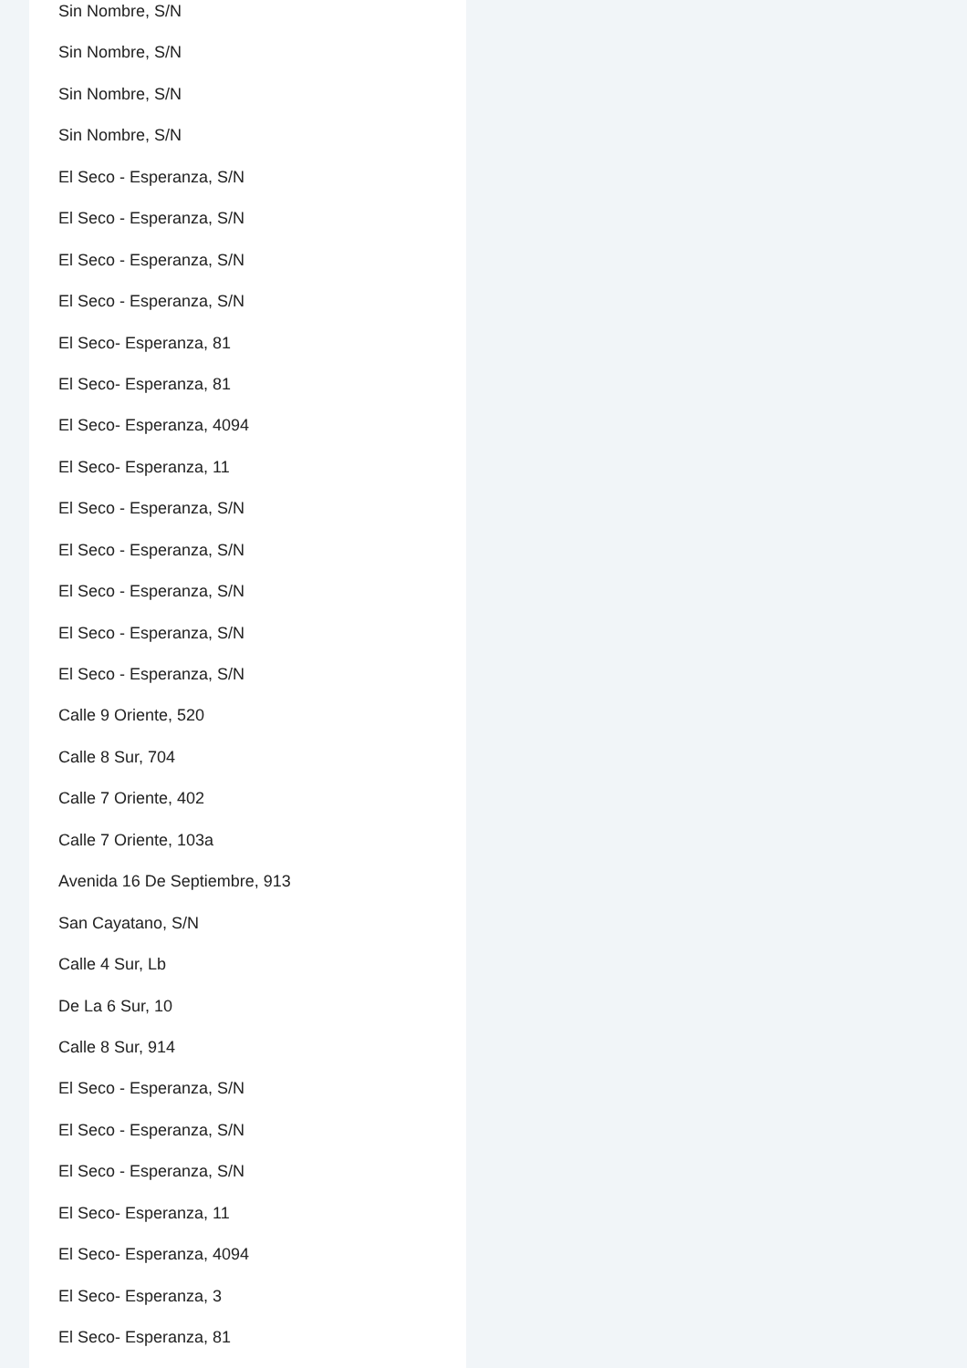Sin Nombre, S/N
Sin Nombre, S/N
Sin Nombre, S/N
Sin Nombre, S/N
El Seco - Esperanza, S/N
El Seco - Esperanza, S/N
El Seco - Esperanza, S/N
El Seco - Esperanza, S/N
El Seco- Esperanza, 81
El Seco- Esperanza, 81
El Seco- Esperanza, 4094
El Seco- Esperanza, 11
El Seco - Esperanza, S/N
El Seco - Esperanza, S/N
El Seco - Esperanza, S/N
El Seco - Esperanza, S/N
El Seco - Esperanza, S/N
Calle 9 Oriente, 520
Calle 8 Sur, 704
Calle 7 Oriente, 402
Calle 7 Oriente, 103a
Avenida 16 De Septiembre, 913
San Cayatano, S/N
Calle 4 Sur, Lb
De La 6 Sur, 10
Calle 8 Sur, 914
El Seco - Esperanza, S/N
El Seco - Esperanza, S/N
El Seco - Esperanza, S/N
El Seco- Esperanza, 11
El Seco- Esperanza, 4094
El Seco- Esperanza, 3
El Seco- Esperanza, 81